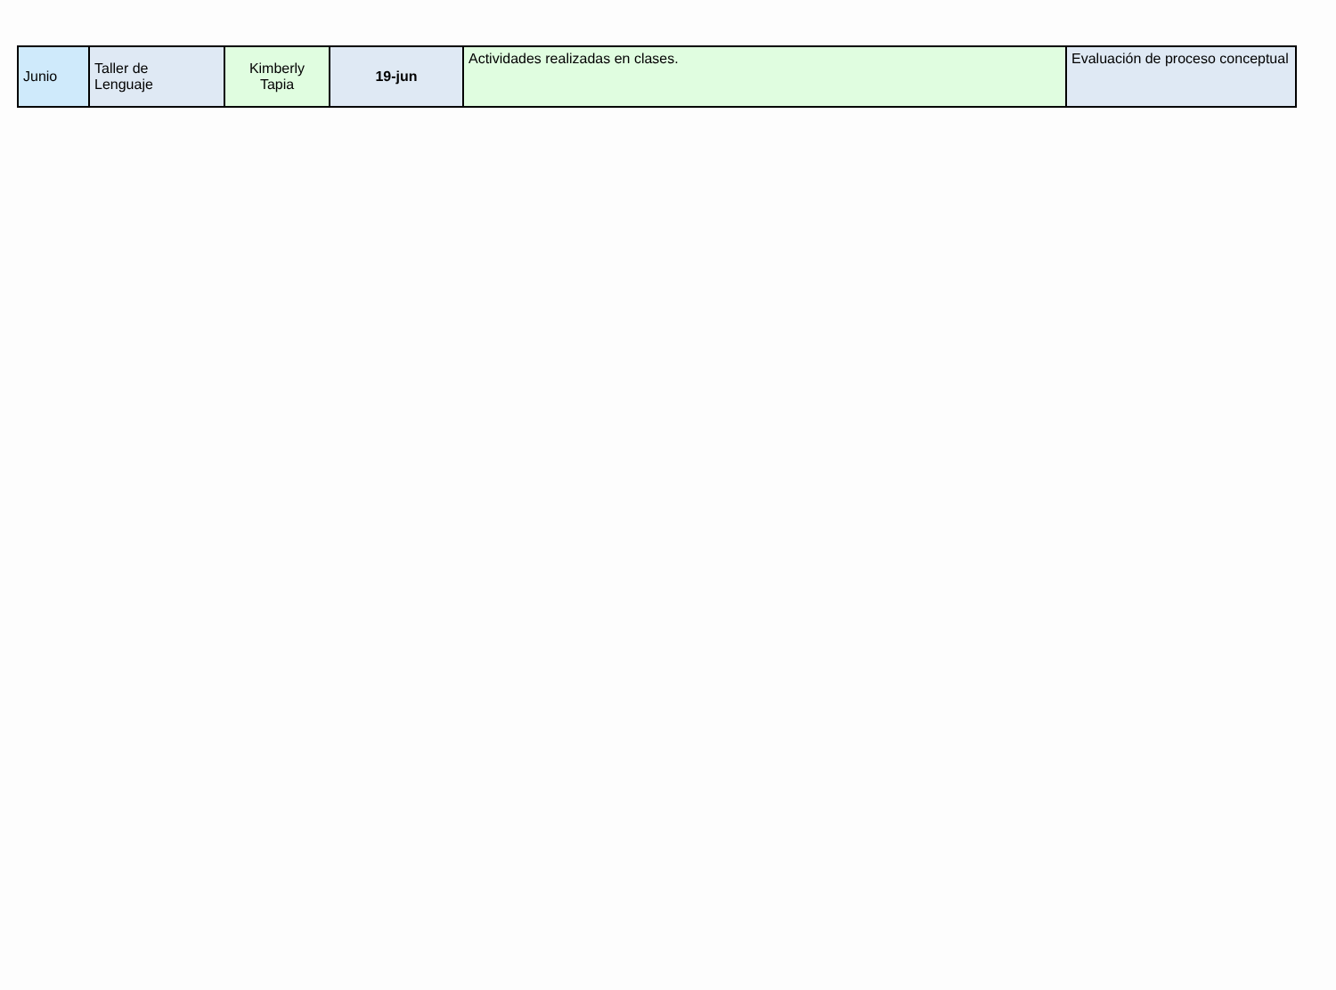| Junio | Taller de Lenguaje | Kimberly Tapia | 19-jun | Actividades realizadas en clases. | Evaluación de proceso conceptual |